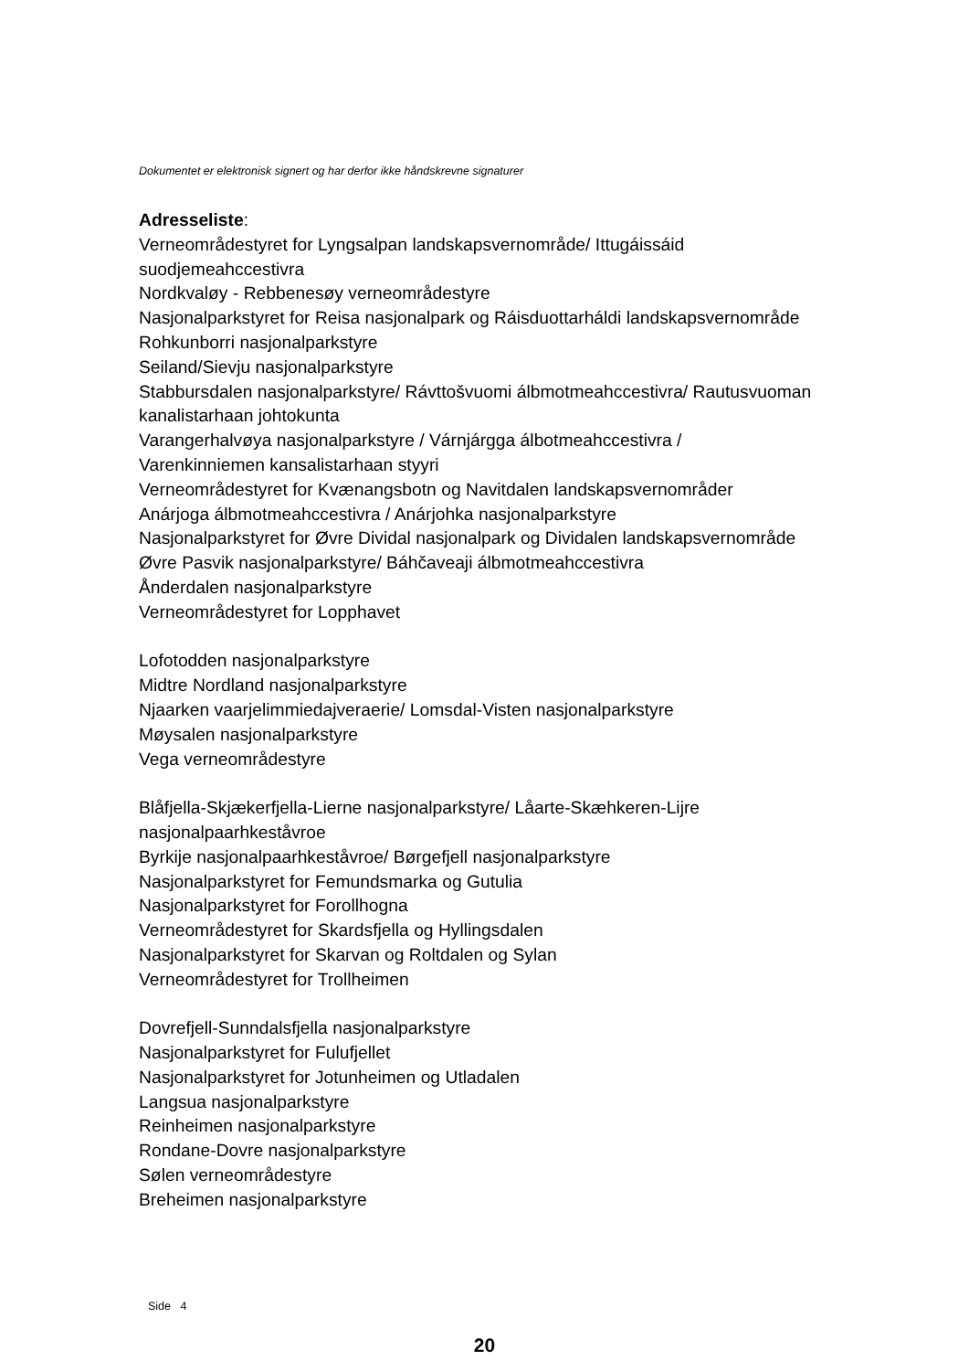Dokumentet er elektronisk signert og har derfor ikke håndskrevne signaturer
Adresseliste:
Verneområdestyret for Lyngsalpan landskapsvernområde/ Ittugáissáid
suodjemeahccestivra
Nordkvaløy - Rebbenesøy verneområdestyre
Nasjonalparkstyret for Reisa nasjonalpark og Ráisduottarháldi landskapsvernområde
Rohkunborri nasjonalparkstyre
Seiland/Sievju nasjonalparkstyre
Stabbursdalen nasjonalparkstyre/ Rávttošvuomi álbmotmeahccestivra/ Rautusvuoman
kanalistarhaan johtokunta
Varangerhalvøya nasjonalparkstyre / Várnjárgga álbotmeahccestivra /
Varenkinniemen kansalistarhaan styyri
Verneområdestyret for Kvænangsbotn og Navitdalen landskapsvernområder
Anárjoga álbmotmeahccestivra / Anárjohka nasjonalparkstyre
Nasjonalparkstyret for Øvre Dividal nasjonalpark og Dividalen landskapsvernområde
Øvre Pasvik nasjonalparkstyre/ Báhčaveaji álbmotmeahccestivra
Ånderdalen nasjonalparkstyre
Verneområdestyret for Lopphavet
Lofotodden nasjonalparkstyre
Midtre Nordland nasjonalparkstyre
Njaarken vaarjelimmiedajveraerie/ Lomsdal-Visten nasjonalparkstyre
Møysalen nasjonalparkstyre
Vega verneområdestyre
Blåfjella-Skjækerfjella-Lierne nasjonalparkstyre/ Låarte-Skæhkeren-Lijre
nasjonalpaarhkeståvroe
Byrkije nasjonalpaarhkeståvroe/ Børgefjell nasjonalparkstyre
Nasjonalparkstyret for Femundsmarka og Gutulia
Nasjonalparkstyret for Forollhogna
Verneområdestyret for Skardsfjella og Hyllingsdalen
Nasjonalparkstyret for Skarvan og Roltdalen og Sylan
Verneområdestyret for Trollheimen
Dovrefjell-Sunndalsfjella nasjonalparkstyre
Nasjonalparkstyret for Fulufjellet
Nasjonalparkstyret for Jotunheimen og Utladalen
Langsua nasjonalparkstyre
Reinheimen nasjonalparkstyre
Rondane-Dovre nasjonalparkstyre
Sølen verneområdestyre
Breheimen nasjonalparkstyre
Side 4
20